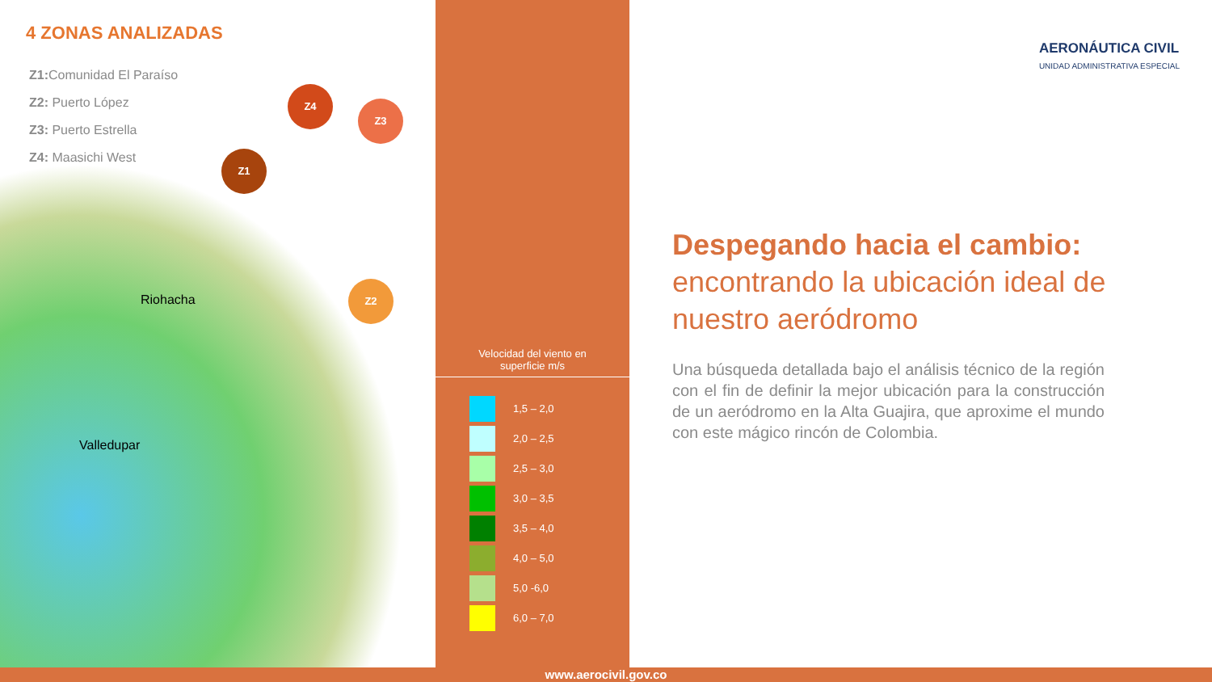4 ZONAS ANALIZADAS
Z1: Comunidad El Paraíso
Z2: Puerto López
Z3: Puerto Estrella
Z4: Maasichi West
Z4
Z3
Z1
Z2
Riohacha
Valledupar
Velocidad del viento en
superficie m/s
1,5 – 2,0
2,0 – 2,5
2,5 – 3,0
3,0 – 3,5
3,5 – 4,0
4,0 – 5,0
5,0 -6,0
6,0 – 7,0
AERONÁUTICA CIVIL
UNIDAD ADMINISTRATIVA ESPECIAL
Despegando hacia el cambio:
encontrando la ubicación ideal de nuestro aeródromo
Una búsqueda detallada bajo el análisis técnico de la región con el fin de definir la mejor ubicación para la construcción de un aeródromo en la Alta Guajira, que aproxime el mundo con este mágico rincón de Colombia.
www.aerocivil.gov.co